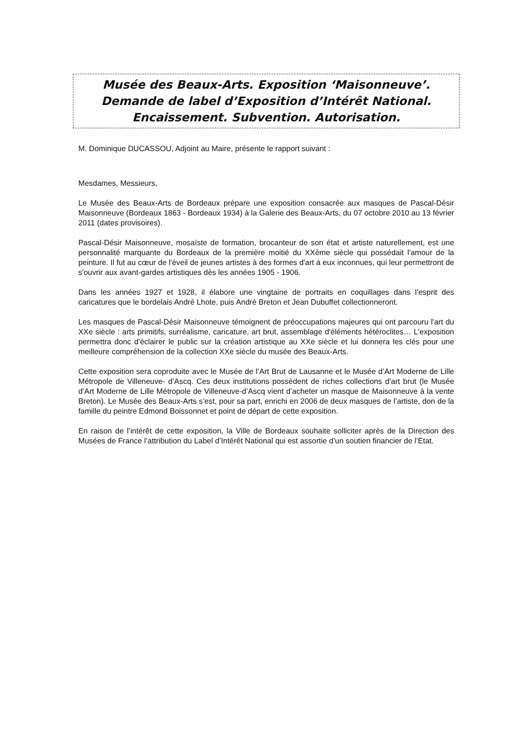Musée des Beaux-Arts. Exposition ‘Maisonneuve’. Demande de label d’Exposition d’Intérêt National. Encaissement. Subvention. Autorisation.
M. Dominique DUCASSOU, Adjoint au Maire, présente le rapport suivant :
Mesdames, Messieurs,
Le Musée des Beaux-Arts de Bordeaux prépare une exposition consacrée aux masques de Pascal-Désir Maisonneuve (Bordeaux 1863 - Bordeaux 1934) à la Galerie des Beaux-Arts, du 07 octobre 2010 au 13 février 2011 (dates provisoires).
Pascal-Désir Maisonneuve, mosaïste de formation, brocanteur de son état et artiste naturellement, est une personnalité marquante du Bordeaux de la première moitié du XXème siècle qui possédait l'amour de la peinture. Il fut au cœur de l'éveil de jeunes artistes à des formes d'art à eux inconnues, qui leur permettront de s'ouvrir aux avant-gardes artistiques dès les années 1905 - 1906.
Dans les années 1927 et 1928, il élabore une vingtaine de portraits en coquillages dans l’esprit des caricatures que le bordelais André Lhote, puis André Breton et Jean Dubuffet collectionneront.
Les masques de Pascal-Désir Maisonneuve témoignent de préoccupations majeures qui ont parcouru l'art du XXe siècle : arts primitifs, surréalisme, caricature, art brut, assemblage d'éléments hétéroclites… L'exposition permettra donc d'éclairer le public sur la création artistique au XXe siècle et lui donnera les clés pour une meilleure compréhension de la collection XXe siècle du musée des Beaux-Arts.
Cette exposition sera coproduite avec le Musée de l’Art Brut de Lausanne et le Musée d’Art Moderne de Lille Métropole de Villeneuve- d’Ascq. Ces deux institutions possèdent de riches collections d’art brut (le Musée d’Art Moderne de Lille Métropole de Villeneuve-d’Ascq vient d’acheter un masque de Maisonneuve à la vente Breton). Le Musée des Beaux-Arts s’est, pour sa part, enrichi en 2006 de deux masques de l’artiste, don de la famille du peintre Edmond Boissonnet et point de départ de cette exposition.
En raison de l’intérêt de cette exposition, la Ville de Bordeaux souhaite solliciter après de la Direction des Musées de France l’attribution du Label d’Intérêt National qui est assortie d’un soutien financier de l’Etat.